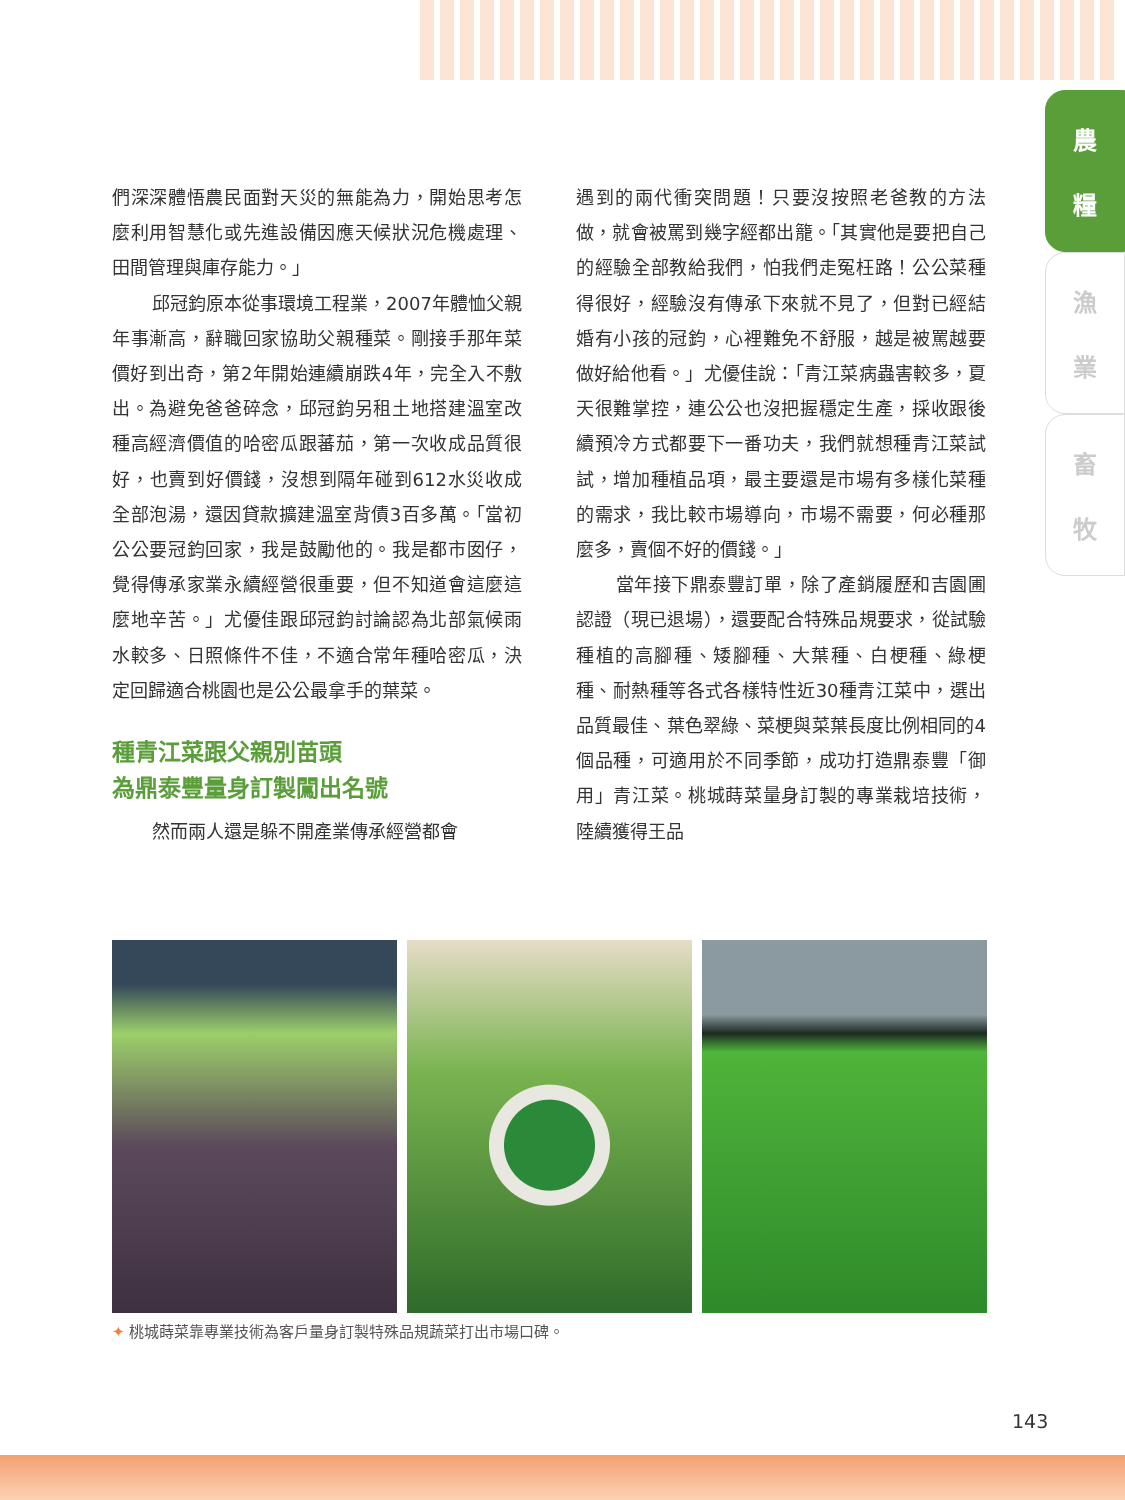農
糧
漁
業
畜
牧
們深深體悟農民面對天災的無能為力，開始思考怎麼利用智慧化或先進設備因應天候狀況危機處理、田間管理與庫存能力。」
邱冠鈞原本從事環境工程業，2007年體恤父親年事漸高，辭職回家協助父親種菜。剛接手那年菜價好到出奇，第2年開始連續崩跌4年，完全入不敷出。為避免爸爸碎念，邱冠鈞另租土地搭建溫室改種高經濟價值的哈密瓜跟蕃茄，第一次收成品質很好，也賣到好價錢，沒想到隔年碰到612水災收成全部泡湯，還因貸款擴建溫室背債3百多萬。「當初公公要冠鈞回家，我是鼓勵他的。我是都市囡仔，覺得傳承家業永續經營很重要，但不知道會這麼這麼地辛苦。」尤優佳跟邱冠鈞討論認為北部氣候雨水較多、日照條件不佳，不適合常年種哈密瓜，決定回歸適合桃園也是公公最拿手的葉菜。
種青江菜跟父親別苗頭
為鼎泰豐量身訂製闖出名號
然而兩人還是躲不開產業傳承經營都會
遇到的兩代衝突問題！只要沒按照老爸教的方法做，就會被罵到幾字經都出籠。「其實他是要把自己的經驗全部教給我們，怕我們走冤枉路！公公菜種得很好，經驗沒有傳承下來就不見了，但對已經結婚有小孩的冠鈞，心裡難免不舒服，越是被罵越要做好給他看。」尤優佳說：「青江菜病蟲害較多，夏天很難掌控，連公公也沒把握穩定生產，採收跟後續預冷方式都要下一番功夫，我們就想種青江菜試試，增加種植品項，最主要還是市場有多樣化菜種的需求，我比較市場導向，市場不需要，何必種那麼多，賣個不好的價錢。」
當年接下鼎泰豐訂單，除了產銷履歷和吉園圃認證（現已退場），還要配合特殊品規要求，從試驗種植的高腳種、矮腳種、大葉種、白梗種、綠梗種、耐熱種等各式各樣特性近30種青江菜中，選出品質最佳、葉色翠綠、菜梗與菜葉長度比例相同的4個品種，可適用於不同季節，成功打造鼎泰豐「御用」青江菜。桃城蒔菜量身訂製的專業栽培技術，陸續獲得王品
✦ 桃城蒔菜靠專業技術為客戶量身訂製特殊品規蔬菜打出市場口碑。
143